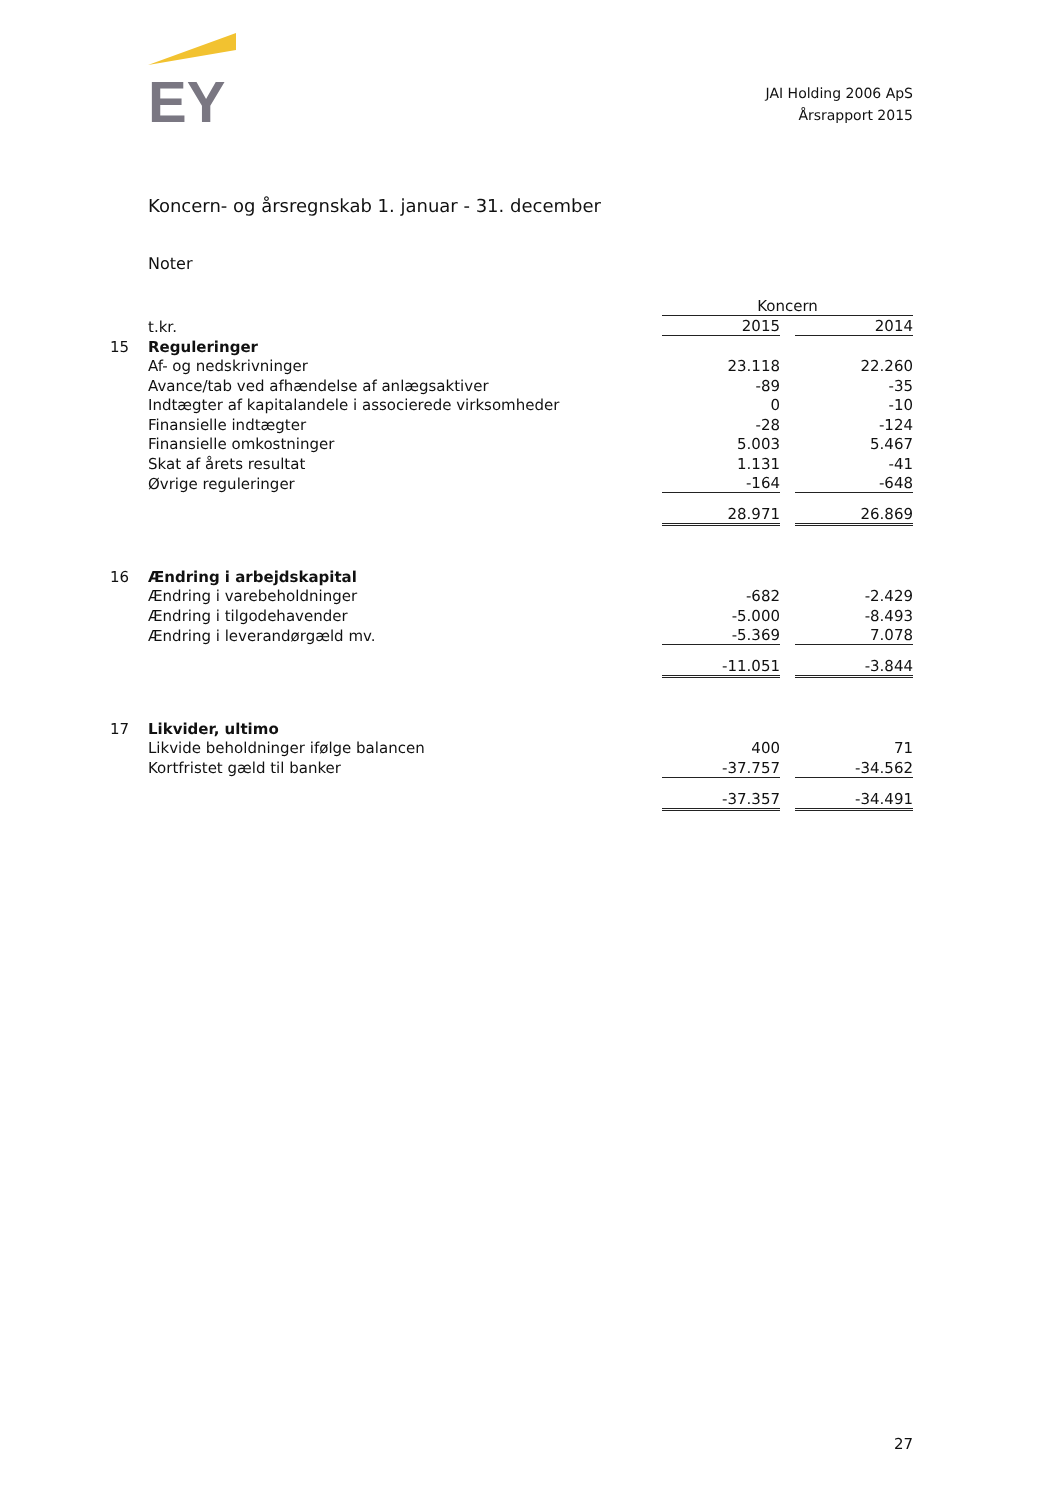EY
JAI Holding 2006 ApS
Årsrapport 2015
Koncern- og årsregnskab 1. januar - 31. december
Noter
| | | Koncern | | |
| | t.kr. | 2015 | | 2014 |
| 15 | Reguleringer | | | |
| | Af- og nedskrivninger | 23.118 | | 22.260 |
| | Avance/tab ved afhændelse af anlægsaktiver | -89 | | -35 |
| | Indtægter af kapitalandele i associerede virksomheder | 0 | | -10 |
| | Finansielle indtægter | -28 | | -124 |
| | Finansielle omkostninger | 5.003 | | 5.467 |
| | Skat af årets resultat | 1.131 | | -41 |
| | Øvrige reguleringer | -164 | | -648 |
| | | 28.971 | | 26.869 |
| 16 | Ændring i arbejdskapital | | | |
| | Ændring i varebeholdninger | -682 | | -2.429 |
| | Ændring i tilgodehavender | -5.000 | | -8.493 |
| | Ændring i leverandørgæld mv. | -5.369 | | 7.078 |
| | | -11.051 | | -3.844 |
| 17 | Likvider, ultimo | | | |
| | Likvide beholdninger ifølge balancen | 400 | | 71 |
| | Kortfristet gæld til banker | -37.757 | | -34.562 |
| | | -37.357 | | -34.491 |
27